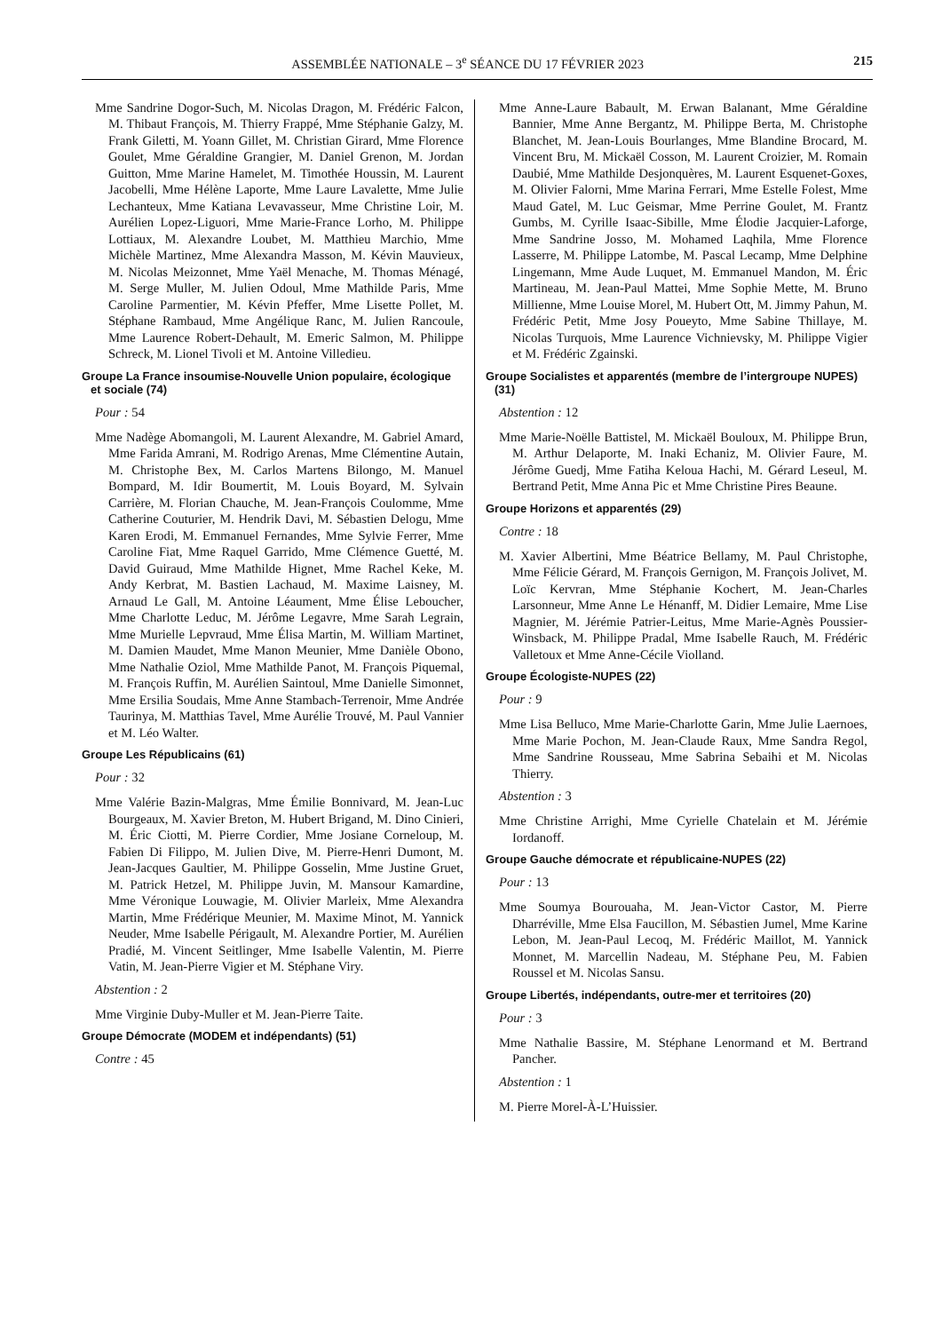ASSEMBLÉE NATIONALE – 3<sup>e</sup> SÉANCE DU 17 FÉVRIER 2023 215
Mme Sandrine Dogor-Such, M. Nicolas Dragon, M. Frédéric Falcon, M. Thibaut François, M. Thierry Frappé, Mme Stéphanie Galzy, M. Frank Giletti, M. Yoann Gillet, M. Christian Girard, Mme Florence Goulet, Mme Géraldine Grangier, M. Daniel Grenon, M. Jordan Guitton, Mme Marine Hamelet, M. Timothée Houssin, M. Laurent Jacobelli, Mme Hélène Laporte, Mme Laure Lavalette, Mme Julie Lechanteux, Mme Katiana Levavasseur, Mme Christine Loir, M. Aurélien Lopez-Liguori, Mme Marie-France Lorho, M. Philippe Lottiaux, M. Alexandre Loubet, M. Matthieu Marchio, Mme Michèle Martinez, Mme Alexandra Masson, M. Kévin Mauvieux, M. Nicolas Meizonnet, Mme Yaël Menache, M. Thomas Ménagé, M. Serge Muller, M. Julien Odoul, Mme Mathilde Paris, Mme Caroline Parmentier, M. Kévin Pfeffer, Mme Lisette Pollet, M. Stéphane Rambaud, Mme Angélique Ranc, M. Julien Rancoule, Mme Laurence Robert-Dehault, M. Emeric Salmon, M. Philippe Schreck, M. Lionel Tivoli et M. Antoine Villedieu.
Groupe La France insoumise-Nouvelle Union populaire, écologique et sociale (74)
Pour : 54
Mme Nadège Abomangoli, M. Laurent Alexandre, M. Gabriel Amard, Mme Farida Amrani, M. Rodrigo Arenas, Mme Clémentine Autain, M. Christophe Bex, M. Carlos Martens Bilongo, M. Manuel Bompard, M. Idir Boumertit, M. Louis Boyard, M. Sylvain Carrière, M. Florian Chauche, M. Jean-François Coulomme, Mme Catherine Couturier, M. Hendrik Davi, M. Sébastien Delogu, Mme Karen Erodi, M. Emmanuel Fernandes, Mme Sylvie Ferrer, Mme Caroline Fiat, Mme Raquel Garrido, Mme Clémence Guetté, M. David Guiraud, Mme Mathilde Hignet, Mme Rachel Keke, M. Andy Kerbrat, M. Bastien Lachaud, M. Maxime Laisney, M. Arnaud Le Gall, M. Antoine Léaument, Mme Élise Leboucher, Mme Charlotte Leduc, M. Jérôme Legavre, Mme Sarah Legrain, Mme Murielle Lepvraud, Mme Élisa Martin, M. William Martinet, M. Damien Maudet, Mme Manon Meunier, Mme Danièle Obono, Mme Nathalie Oziol, Mme Mathilde Panot, M. François Piquemal, M. François Ruffin, M. Aurélien Saintoul, Mme Danielle Simonnet, Mme Ersilia Soudais, Mme Anne Stambach-Terrenoir, Mme Andrée Taurinya, M. Matthias Tavel, Mme Aurélie Trouvé, M. Paul Vannier et M. Léo Walter.
Groupe Les Républicains (61)
Pour : 32
Mme Valérie Bazin-Malgras, Mme Émilie Bonnivard, M. Jean-Luc Bourgeaux, M. Xavier Breton, M. Hubert Brigand, M. Dino Cinieri, M. Éric Ciotti, M. Pierre Cordier, Mme Josiane Corneloup, M. Fabien Di Filippo, M. Julien Dive, M. Pierre-Henri Dumont, M. Jean-Jacques Gaultier, M. Philippe Gosselin, Mme Justine Gruet, M. Patrick Hetzel, M. Philippe Juvin, M. Mansour Kamardine, Mme Véronique Louwagie, M. Olivier Marleix, Mme Alexandra Martin, Mme Frédérique Meunier, M. Maxime Minot, M. Yannick Neuder, Mme Isabelle Périgault, M. Alexandre Portier, M. Aurélien Pradié, M. Vincent Seitlinger, Mme Isabelle Valentin, M. Pierre Vatin, M. Jean-Pierre Vigier et M. Stéphane Viry.
Abstention : 2
Mme Virginie Duby-Muller et M. Jean-Pierre Taite.
Groupe Démocrate (MODEM et indépendants) (51)
Contre : 45
Mme Anne-Laure Babault, M. Erwan Balanant, Mme Géraldine Bannier, Mme Anne Bergantz, M. Philippe Berta, M. Christophe Blanchet, M. Jean-Louis Bourlanges, Mme Blandine Brocard, M. Vincent Bru, M. Mickaël Cosson, M. Laurent Croizier, M. Romain Daubié, Mme Mathilde Desjonquères, M. Laurent Esquenet-Goxes, M. Olivier Falorni, Mme Marina Ferrari, Mme Estelle Folest, Mme Maud Gatel, M. Luc Geismar, Mme Perrine Goulet, M. Frantz Gumbs, M. Cyrille Isaac-Sibille, Mme Élodie Jacquier-Laforge, Mme Sandrine Josso, M. Mohamed Laqhila, Mme Florence Lasserre, M. Philippe Latombe, M. Pascal Lecamp, Mme Delphine Lingemann, Mme Aude Luquet, M. Emmanuel Mandon, M. Éric Martineau, M. Jean-Paul Mattei, Mme Sophie Mette, M. Bruno Millienne, Mme Louise Morel, M. Hubert Ott, M. Jimmy Pahun, M. Frédéric Petit, Mme Josy Poueyto, Mme Sabine Thillaye, M. Nicolas Turquois, Mme Laurence Vichnievsky, M. Philippe Vigier et M. Frédéric Zgainski.
Groupe Socialistes et apparentés (membre de l’intergroupe NUPES) (31)
Abstention : 12
Mme Marie-Noëlle Battistel, M. Mickaël Bouloux, M. Philippe Brun, M. Arthur Delaporte, M. Inaki Echaniz, M. Olivier Faure, M. Jérôme Guedj, Mme Fatiha Keloua Hachi, M. Gérard Leseul, M. Bertrand Petit, Mme Anna Pic et Mme Christine Pires Beaune.
Groupe Horizons et apparentés (29)
Contre : 18
M. Xavier Albertini, Mme Béatrice Bellamy, M. Paul Christophe, Mme Félicie Gérard, M. François Gernigon, M. François Jolivet, M. Loïc Kervran, Mme Stéphanie Kochert, M. Jean-Charles Larsonneur, Mme Anne Le Hénanff, M. Didier Lemaire, Mme Lise Magnier, M. Jérémie Patrier-Leitus, Mme Marie-Agnès Poussier-Winsback, M. Philippe Pradal, Mme Isabelle Rauch, M. Frédéric Valletoux et Mme Anne-Cécile Violland.
Groupe Écologiste-NUPES (22)
Pour : 9
Mme Lisa Belluco, Mme Marie-Charlotte Garin, Mme Julie Laernoes, Mme Marie Pochon, M. Jean-Claude Raux, Mme Sandra Regol, Mme Sandrine Rousseau, Mme Sabrina Sebaihi et M. Nicolas Thierry.
Abstention : 3
Mme Christine Arrighi, Mme Cyrielle Chatelain et M. Jérémie Iordanoff.
Groupe Gauche démocrate et républicaine-NUPES (22)
Pour : 13
Mme Soumya Bourouaha, M. Jean-Victor Castor, M. Pierre Dharréville, Mme Elsa Faucillon, M. Sébastien Jumel, Mme Karine Lebon, M. Jean-Paul Lecoq, M. Frédéric Maillot, M. Yannick Monnet, M. Marcellin Nadeau, M. Stéphane Peu, M. Fabien Roussel et M. Nicolas Sansu.
Groupe Libertés, indépendants, outre-mer et territoires (20)
Pour : 3
Mme Nathalie Bassire, M. Stéphane Lenormand et M. Bertrand Pancher.
Abstention : 1
M. Pierre Morel-À-L’Huissier.